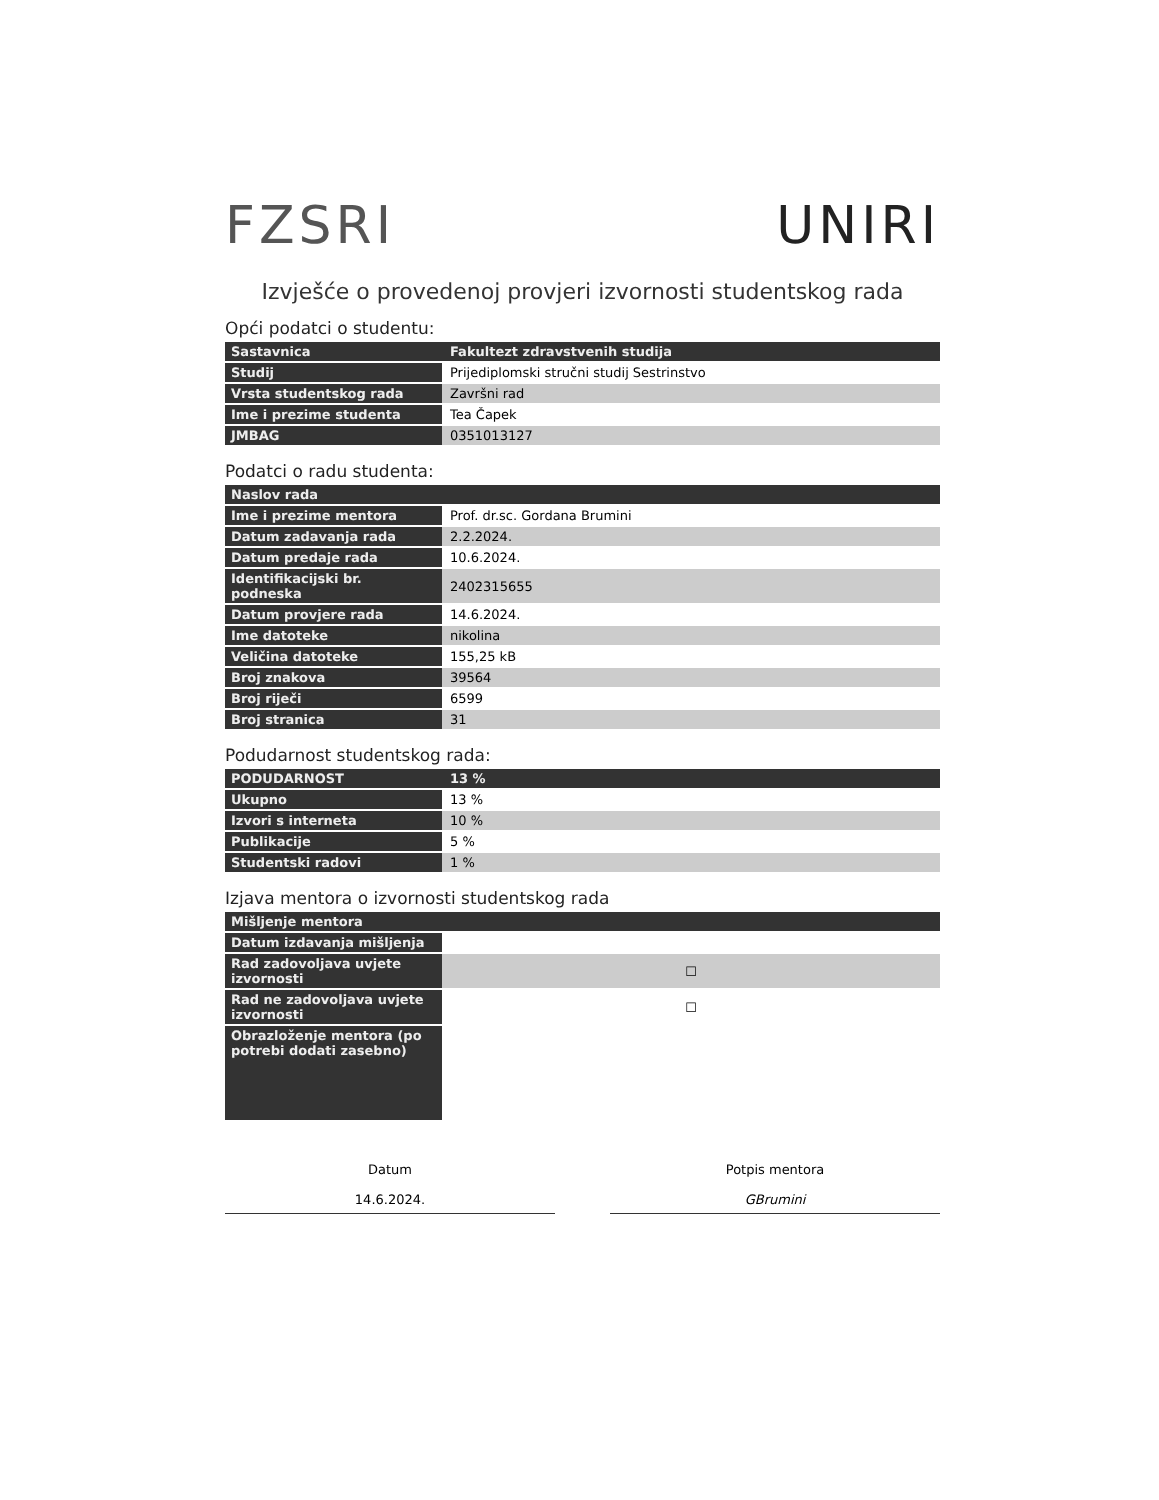FZSRI UNIRI
Izvješće o provedenoj provjeri izvornosti studentskog rada
Opći podatci o studentu:
| Sastavnica | Fakultezt zdravstvenih studija |
| Studij | Prijediplomski stručni studij Sestrinstvo |
| Vrsta studentskog rada | Završni rad |
| Ime i prezime studenta | Tea Čapek |
| JMBAG | 0351013127 |
Podatci o radu studenta:
| Naslov rada | |
| Ime i prezime mentora | Prof. dr.sc. Gordana Brumini |
| Datum zadavanja rada | 2.2.2024. |
| Datum predaje rada | 10.6.2024. |
| Identifikacijski br. podneska | 2402315655 |
| Datum provjere rada | 14.6.2024. |
| Ime datoteke | nikolina |
| Veličina datoteke | 155,25 kB |
| Broj znakova | 39564 |
| Broj riječi | 6599 |
| Broj stranica | 31 |
Podudarnost studentskog rada:
| PODUDARNOST | 13 % |
| Ukupno | 13 % |
| Izvori s interneta | 10 % |
| Publikacije | 5 % |
| Studentski radovi | 1 % |
Izjava mentora o izvornosti studentskog rada
| Mišljenje mentora | |
| Datum izdavanja mišljenja | |
| Rad zadovoljava uvjete izvornosti | ☐ |
| Rad ne zadovoljava uvjete izvornosti | ☐ |
| Obrazloženje mentora (po potrebi dodati zasebno) | |
Datum
14.6.2024.
Potpis mentora
GBrumini